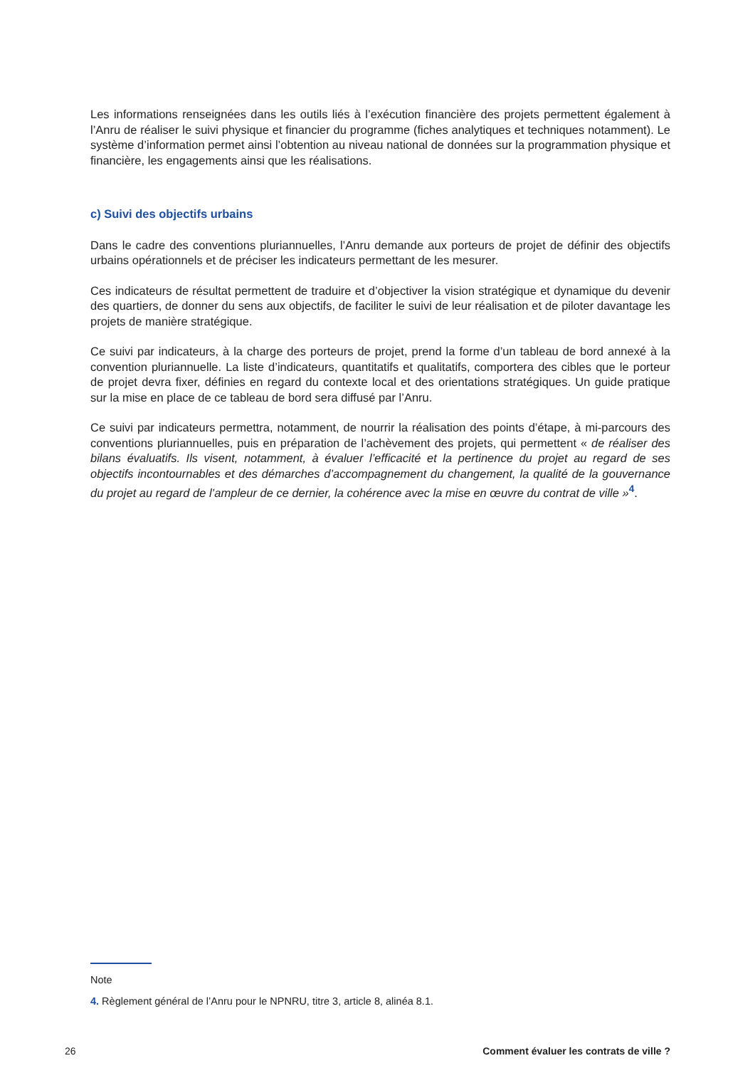Les informations renseignées dans les outils liés à l’exécution financière des projets permettent également à l’Anru de réaliser le suivi physique et financier du programme (fiches analytiques et techniques notamment). Le système d’information permet ainsi l’obtention au niveau national de données sur la programmation physique et financière, les engagements ainsi que les réalisations.
c) Suivi des objectifs urbains
Dans le cadre des conventions pluriannuelles, l’Anru demande aux porteurs de projet de définir des objectifs urbains opérationnels et de préciser les indicateurs permettant de les mesurer.
Ces indicateurs de résultat permettent de traduire et d’objectiver la vision stratégique et dynamique du devenir des quartiers, de donner du sens aux objectifs, de faciliter le suivi de leur réalisation et de piloter davantage les projets de manière stratégique.
Ce suivi par indicateurs, à la charge des porteurs de projet, prend la forme d’un tableau de bord annexé à la convention pluriannuelle. La liste d’indicateurs, quantitatifs et qualitatifs, comportera des cibles que le porteur de projet devra fixer, définies en regard du contexte local et des orientations stratégiques. Un guide pratique sur la mise en place de ce tableau de bord sera diffusé par l’Anru.
Ce suivi par indicateurs permettra, notamment, de nourrir la réalisation des points d’étape, à mi-parcours des conventions pluriannuelles, puis en préparation de l’achèvement des projets, qui permettent « de réaliser des bilans évaluatifs. Ils visent, notamment, à évaluer l’efficacité et la pertinence du projet au regard de ses objectifs incontournables et des démarches d’accompagnement du changement, la qualité de la gouvernance du projet au regard de l’ampleur de ce dernier, la cohérence avec la mise en œuvre du contrat de ville »<sup>4</sup>.
Note
4. Règlement général de l’Anru pour le NPNRU, titre 3, article 8, alinéa 8.1.
26 Comment évaluer les contrats de ville ?